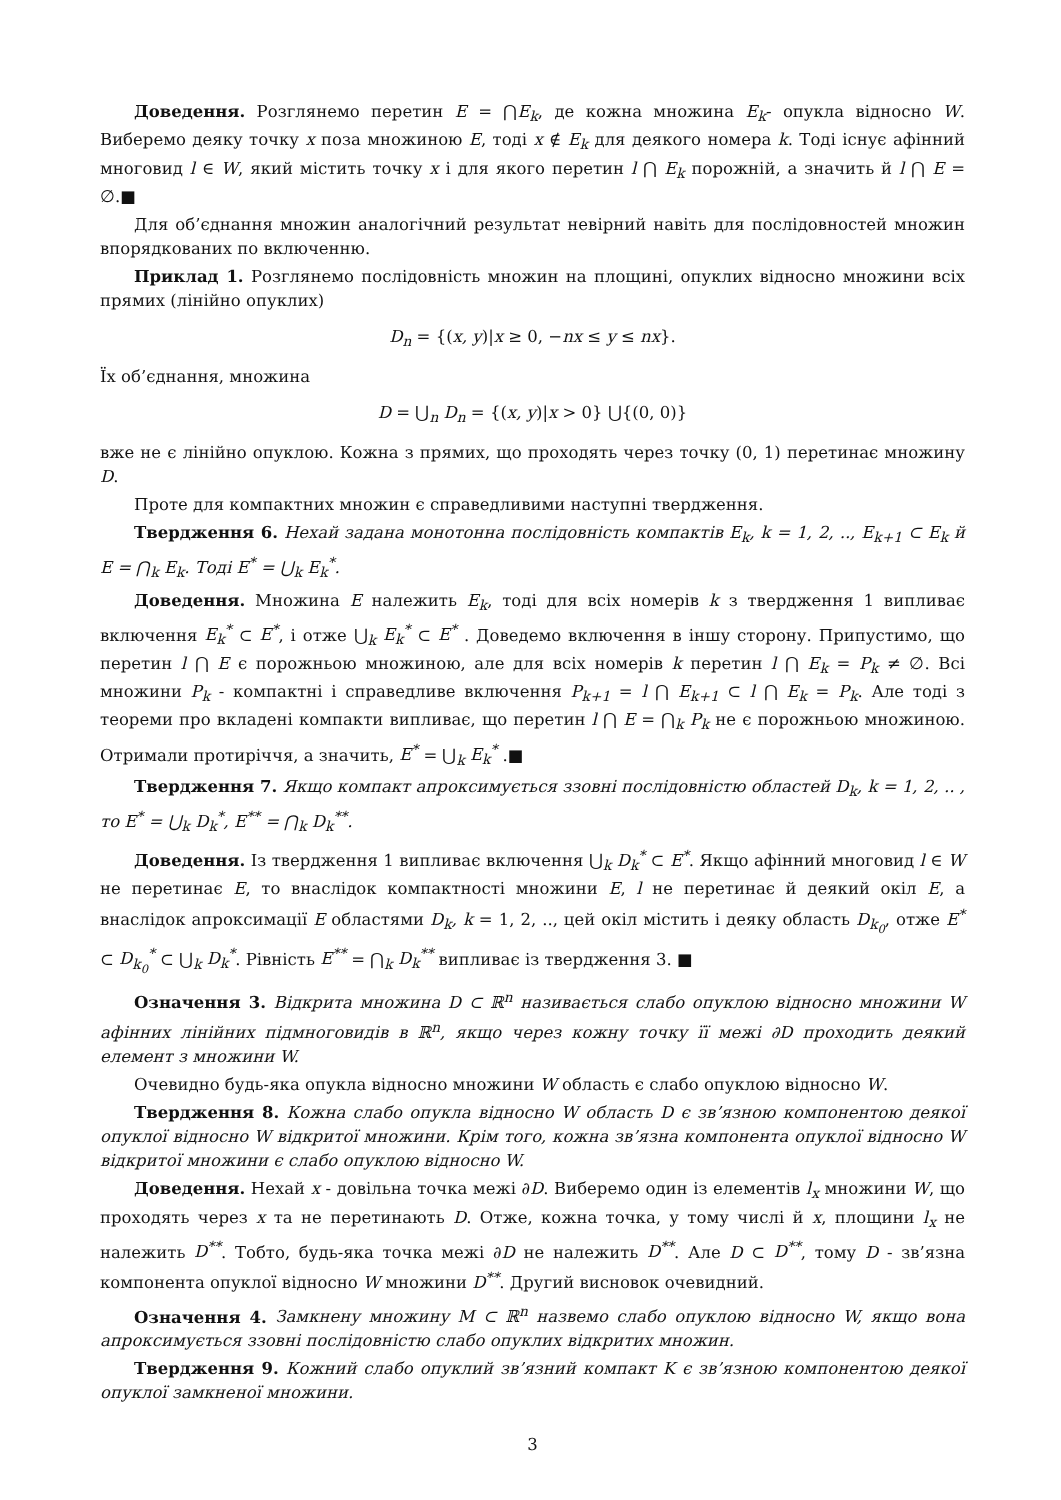Доведення. Розглянемо перетин E = ⋂E<sub>k</sub>, де кожна множина E<sub>k</sub>- опукла відносно W. Виберемо деяку точку x поза множиною E, тоді x ∉ E<sub>k</sub> для деякого номера k. Тоді існує афінний многовид l ∈ W, який містить точку x і для якого перетин l ⋂ E<sub>k</sub> порожній, а значить й l ⋂ E = ∅.■
Для об’єднання множин аналогічний результат невірний навіть для послідовностей множин впорядкованих по включенню.
Приклад 1. Розглянемо послідовність множин на площині, опуклих відносно множини всіх прямих (лінійно опуклих)
D<sub>n</sub> = {(x, y)|x ≥ 0, −nx ≤ y ≤ nx}.
Їх об’єднання, множина
D = ⋃<sub>n</sub> D<sub>n</sub> = {(x, y)|x > 0} ⋃{(0, 0)}
вже не є лінійно опуклою. Кожна з прямих, що проходять через точку (0, 1) перетинає множину D.
Проте для компактних множин є справедливими наступні твердження.
Твердження 6. Нехай задана монотонна послідовність компактів E<sub>k</sub>, k = 1, 2, .., E<sub>k+1</sub> ⊂ E<sub>k</sub> й E = ⋂<sub>k</sub> E<sub>k</sub>. Тоді E<sup>*</sup> = ⋃<sub>k</sub> E<sub>k</sub><sup>*</sup>.
Доведення. Множина E належить E<sub>k</sub>, тоді для всіх номерів k з твердження 1 випливає включення E<sub>k</sub><sup>*</sup> ⊂ E<sup>*</sup>, і отже ⋃<sub>k</sub> E<sub>k</sub><sup>*</sup> ⊂ E<sup>*</sup> . Доведемо включення в іншу сторону. Припустимо, що перетин l ⋂ E є порожньою множиною, але для всіх номерів k перетин l ⋂ E<sub>k</sub> = P<sub>k</sub> ≠ ∅. Всі множини P<sub>k</sub> - компактні і справедливе включення P<sub>k+1</sub> = l ⋂ E<sub>k+1</sub> ⊂ l ⋂ E<sub>k</sub> = P<sub>k</sub>. Але тоді з теореми про вкладені компакти випливає, що перетин l ⋂ E = ⋂<sub>k</sub> P<sub>k</sub> не є порожньою множиною. Отримали протиріччя, а значить, E<sup>*</sup> = ⋃<sub>k</sub> E<sub>k</sub><sup>*</sup> .■
Твердження 7. Якщо компакт апроксимується ззовні послідовністю областей D<sub>k</sub>, k = 1, 2, .. , то E<sup>*</sup> = ⋃<sub>k</sub> D<sub>k</sub><sup>*</sup>, E<sup>**</sup> = ⋂<sub>k</sub> D<sub>k</sub><sup>**</sup>.
Доведення. Із твердження 1 випливає включення ⋃<sub>k</sub> D<sub>k</sub><sup>*</sup> ⊂ E<sup>*</sup>. Якщо афінний многовид l ∈ W не перетинає E, то внаслідок компактності множини E, l не перетинає й деякий окіл E, а внаслідок апроксимації E областями D<sub>k</sub>, k = 1, 2, .., цей окіл містить і деяку область D<sub>k<sub>0</sub></sub>, отже E<sup>*</sup> ⊂ D<sub>k<sub>0</sub></sub><sup>*</sup> ⊂ ⋃<sub>k</sub> D<sub>k</sub><sup>*</sup>. Рівність E<sup>**</sup> = ⋂<sub>k</sub> D<sub>k</sub><sup>**</sup> випливає із твердження 3. ■
Означення 3. Відкрита множина D ⊂ ℝ<sup>n</sup> називається слабо опуклою відносно множини W афінних лінійних підмноговидів в ℝ<sup>n</sup>, якщо через кожну точку її межі ∂D проходить деякий елемент з множини W.
Очевидно будь-яка опукла відносно множини W область є слабо опуклою відносно W.
Твердження 8. Кожна слабо опукла відносно W область D є зв’язною компонентою деякої опуклої відносно W відкритої множини. Крім того, кожна зв’язна компонента опуклої відносно W відкритої множини є слабо опуклою відносно W.
Доведення. Нехай x - довільна точка межі ∂D. Виберемо один із елементів l<sub>x</sub> множини W, що проходять через x та не перетинають D. Отже, кожна точка, у тому числі й x, площини l<sub>x</sub> не належить D<sup>**</sup>. Тобто, будь-яка точка межі ∂D не належить D<sup>**</sup>. Але D ⊂ D<sup>**</sup>, тому D - зв’язна компонента опуклої відносно W множини D<sup>**</sup>. Другий висновок очевидний.
Означення 4. Замкнену множину M ⊂ ℝ<sup>n</sup> назвемо слабо опуклою відносно W, якщо вона апроксимується ззовні послідовністю слабо опуклих відкритих множин.
Твердження 9. Кожний слабо опуклий зв’язний компакт K є зв’язною компонентою деякої опуклої замкненої множини.
3